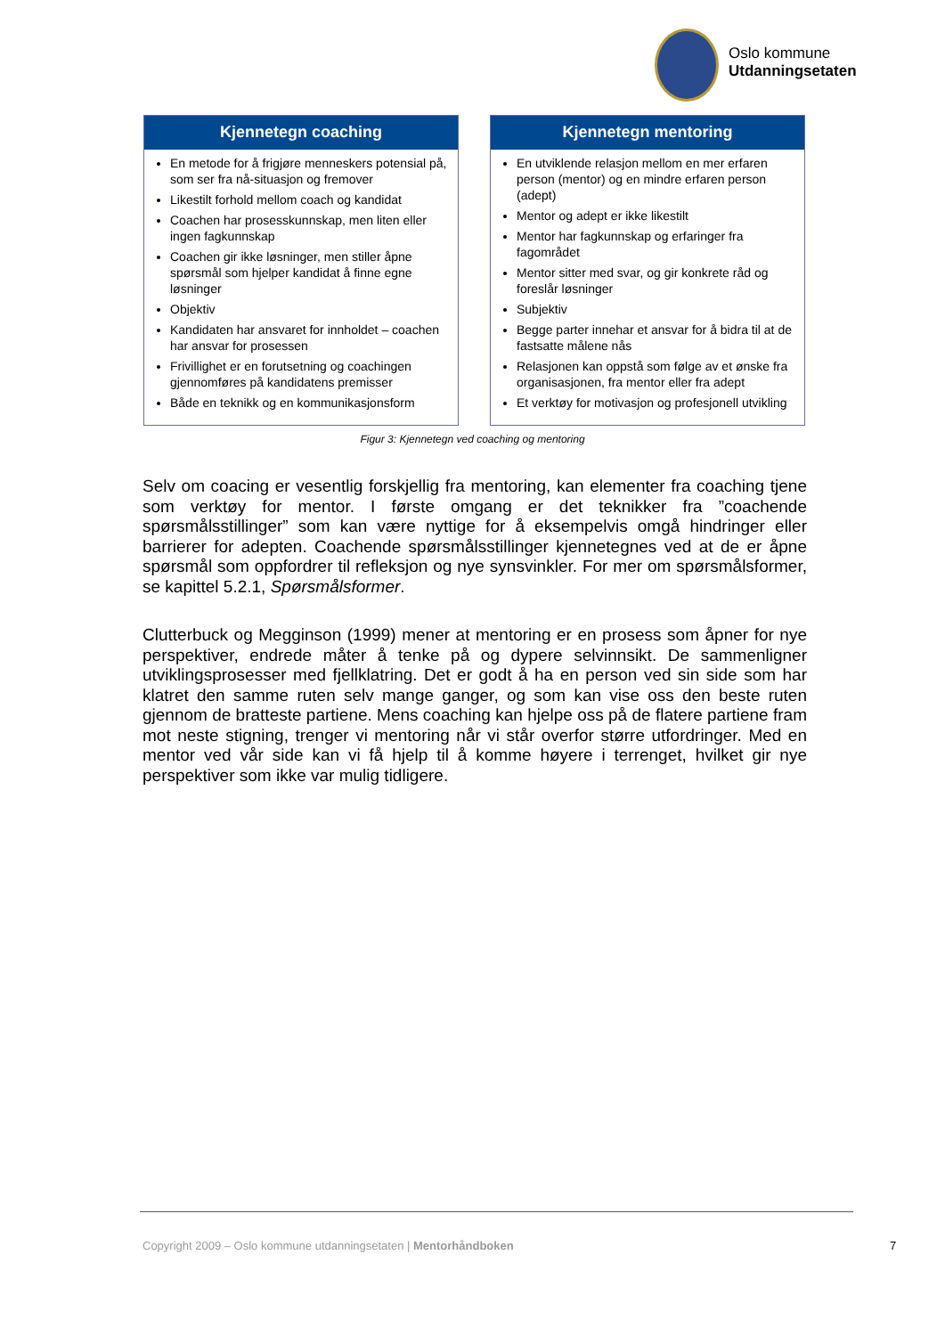Oslo kommune
Utdanningsetaten
Kjennetegn coaching
En metode for å frigjøre menneskers potensial på, som ser fra nå-situasjon og fremover
Likestilt forhold mellom coach og kandidat
Coachen har prosesskunnskap, men liten eller ingen fagkunnskap
Coachen gir ikke løsninger, men stiller åpne spørsmål som hjelper kandidat å finne egne løsninger
Objektiv
Kandidaten har ansvaret for innholdet – coachen har ansvar for prosessen
Frivillighet er en forutsetning og coachingen gjennomføres på kandidatens premisser
Både en teknikk og en kommunikasjonsform
Kjennetegn mentoring
En utviklende relasjon mellom en mer erfaren person (mentor) og en mindre erfaren person (adept)
Mentor og adept er ikke likestilt
Mentor har fagkunnskap og erfaringer fra fagområdet
Mentor sitter med svar, og gir konkrete råd og foreslår løsninger
Subjektiv
Begge parter innehar et ansvar for å bidra til at de fastsatte målene nås
Relasjonen kan oppstå som følge av et ønske fra organisasjonen, fra mentor eller fra adept
Et verktøy for motivasjon og profesjonell utvikling
Figur 3: Kjennetegn ved coaching og mentoring
Selv om coacing er vesentlig forskjellig fra mentoring, kan elementer fra coaching tjene som verktøy for mentor. I første omgang er det teknikker fra ”coachende spørsmålsstillinger” som kan være nyttige for å eksempelvis omgå hindringer eller barrierer for adepten. Coachende spørsmålsstillinger kjennetegnes ved at de er åpne spørsmål som oppfordrer til refleksjon og nye synsvinkler. For mer om spørsmålsformer, se kapittel 5.2.1, Spørsmålsformer.
Clutterbuck og Megginson (1999) mener at mentoring er en prosess som åpner for nye perspektiver, endrede måter å tenke på og dypere selvinnsikt. De sammenligner utviklingsprosesser med fjellklatring. Det er godt å ha en person ved sin side som har klatret den samme ruten selv mange ganger, og som kan vise oss den beste ruten gjennom de bratteste partiene. Mens coaching kan hjelpe oss på de flatere partiene fram mot neste stigning, trenger vi mentoring når vi står overfor større utfordringer. Med en mentor ved vår side kan vi få hjelp til å komme høyere i terrenget, hvilket gir nye perspektiver som ikke var mulig tidligere.
Copyright 2009 – Oslo kommune utdanningsetaten | Mentorhåndboken
7